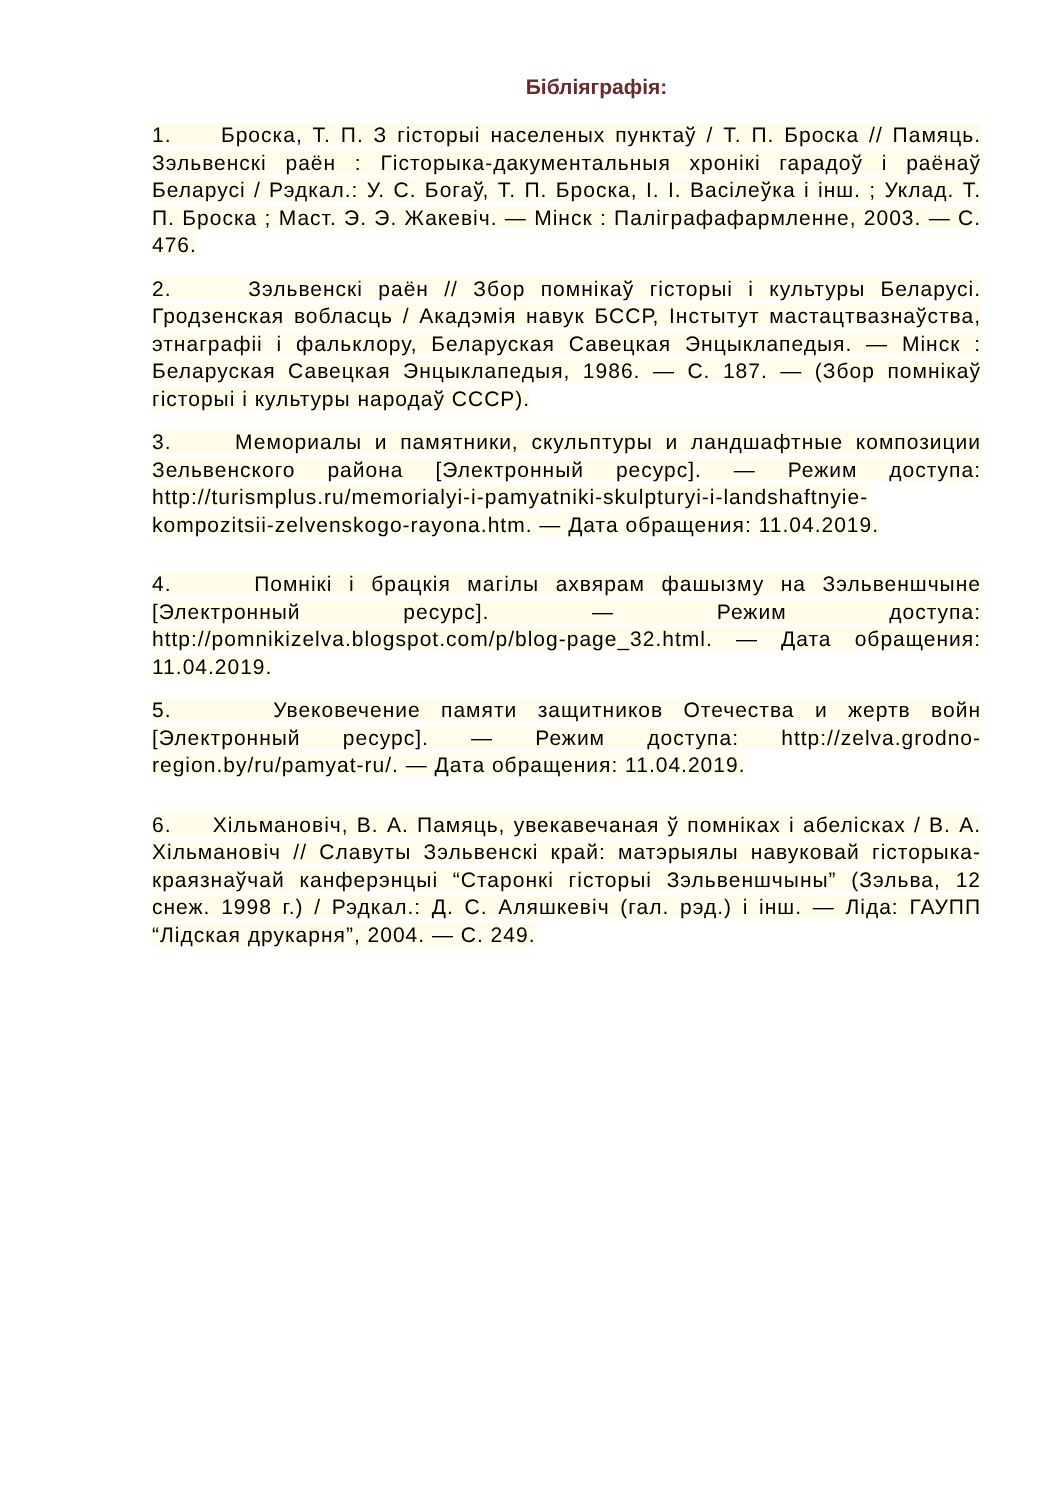Бібліяграфія:
1. Броска, Т. П. З гісторыі населеных пунктаў / Т. П. Броска // Памяць. Зэльвенскі раён : Гісторыка-дакументальныя хронікі гарадоў і раёнаў Беларусі / Рэдкал.: У. С. Богаў, Т. П. Броска, І. І. Васілеўка і інш. ; Уклад. Т. П. Броска ; Маст. Э. Э. Жакевіч. — Мінск : Паліграфафармленне, 2003. — С. 476.
2. Зэльвенскі раён // Збор помнікаў гісторыі і культуры Беларусі. Гродзенская вобласць / Акадэмія навук БССР, Інстытут мастацтвазнаўства, этнаграфіі і фальклору, Беларуская Савецкая Энцыклапедыя. — Мінск : Беларуская Савецкая Энцыклапедыя, 1986. — С. 187. — (Збор помнікаў гісторыі і культуры народаў СССР).
3. Мемориалы и памятники, скульптуры и ландшафтные композиции Зельвенского района [Электронный ресурс]. — Режим доступа: http://turismplus.ru/memorialyi-i-pamyatniki-skulpturyi-i-landshaftnyie-kompozitsii-zelvenskogo-rayona.htm. — Дата обращения: 11.04.2019.
4. Помнікі і брацкія магілы ахвярам фашызму на Зэльвеншчыне [Электронный ресурс]. — Режим доступа: http://pomnikizelva.blogspot.com/p/blog-page_32.html. — Дата обращения: 11.04.2019.
5. Увековечение памяти защитников Отечества и жертв войн [Электронный ресурс]. — Режим доступа: http://zelva.grodno-region.by/ru/pamyat-ru/. — Дата обращения: 11.04.2019.
6. Хільмановіч, В. А. Памяць, увекавечаная ў помніках і абеліcках / В. А. Хільмановіч // Славуты Зэльвенскі край: матэрыялы навуковай гісторыка-краязнаўчай канферэнцыі “Старонкі гісторыі Зэльвеншчыны” (Зэльва, 12 снеж. 1998 г.) / Рэдкал.: Д. С. Аляшкевіч (гал. рэд.) і інш. — Ліда: ГАУПП “Лідская друкарня”, 2004. — С. 249.